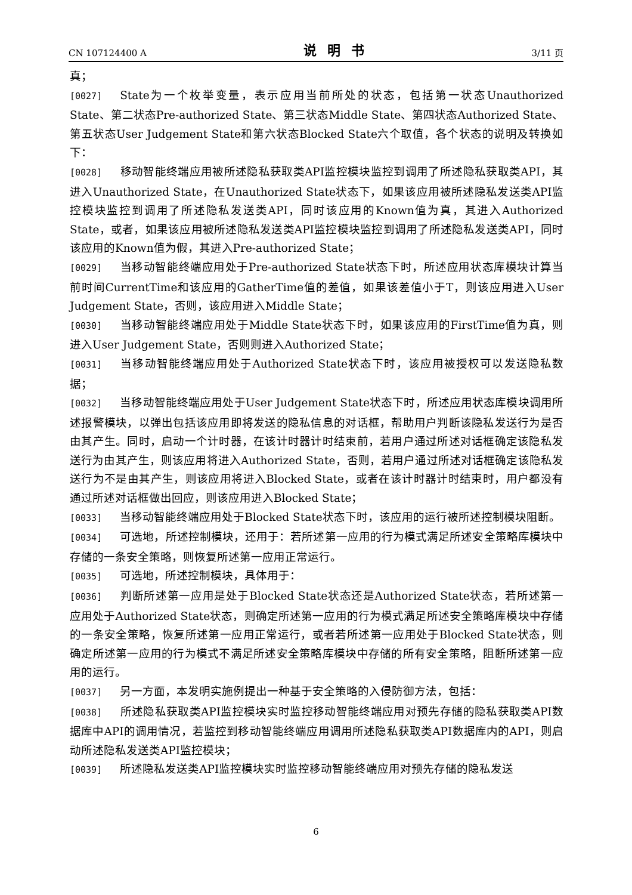CN 107124400 A 说明书 3/11 页
真；
[0027] State为一个枚举变量，表示应用当前所处的状态，包括第一状态Unauthorized State、第二状态Pre-authorized State、第三状态Middle State、第四状态Authorized State、第五状态User Judgement State和第六状态Blocked State六个取值，各个状态的说明及转换如下：
[0028] 移动智能终端应用被所述隐私获取类API监控模块监控到调用了所述隐私获取类API，其进入Unauthorized State，在Unauthorized State状态下，如果该应用被所述隐私发送类API监控模块监控到调用了所述隐私发送类API，同时该应用的Known值为真，其进入Authorized State，或者，如果该应用被所述隐私发送类API监控模块监控到调用了所述隐私发送类API，同时该应用的Known值为假，其进入Pre-authorized State；
[0029] 当移动智能终端应用处于Pre-authorized State状态下时，所述应用状态库模块计算当前时间CurrentTime和该应用的GatherTime值的差值，如果该差值小于T，则该应用进入User Judgement State，否则，该应用进入Middle State；
[0030] 当移动智能终端应用处于Middle State状态下时，如果该应用的FirstTime值为真，则进入User Judgement State，否则则进入Authorized State；
[0031] 当移动智能终端应用处于Authorized State状态下时，该应用被授权可以发送隐私数据；
[0032] 当移动智能终端应用处于User Judgement State状态下时，所述应用状态库模块调用所述报警模块，以弹出包括该应用即将发送的隐私信息的对话框，帮助用户判断该隐私发送行为是否由其产生。同时，启动一个计时器，在该计时器计时结束前，若用户通过所述对话框确定该隐私发送行为由其产生，则该应用将进入Authorized State，否则，若用户通过所述对话框确定该隐私发送行为不是由其产生，则该应用将进入Blocked State，或者在该计时器计时结束时，用户都没有通过所述对话框做出回应，则该应用进入Blocked State；
[0033] 当移动智能终端应用处于Blocked State状态下时，该应用的运行被所述控制模块阻断。
[0034] 可选地，所述控制模块，还用于：若所述第一应用的行为模式满足所述安全策略库模块中存储的一条安全策略，则恢复所述第一应用正常运行。
[0035] 可选地，所述控制模块，具体用于：
[0036] 判断所述第一应用是处于Blocked State状态还是Authorized State状态，若所述第一应用处于Authorized State状态，则确定所述第一应用的行为模式满足所述安全策略库模块中存储的一条安全策略，恢复所述第一应用正常运行，或者若所述第一应用处于Blocked State状态，则确定所述第一应用的行为模式不满足所述安全策略库模块中存储的所有安全策略，阻断所述第一应用的运行。
[0037] 另一方面，本发明实施例提出一种基于安全策略的入侵防御方法，包括：
[0038] 所述隐私获取类API监控模块实时监控移动智能终端应用对预先存储的隐私获取类API数据库中API的调用情况，若监控到移动智能终端应用调用所述隐私获取类API数据库内的API，则启动所述隐私发送类API监控模块；
[0039] 所述隐私发送类API监控模块实时监控移动智能终端应用对预先存储的隐私发送
6